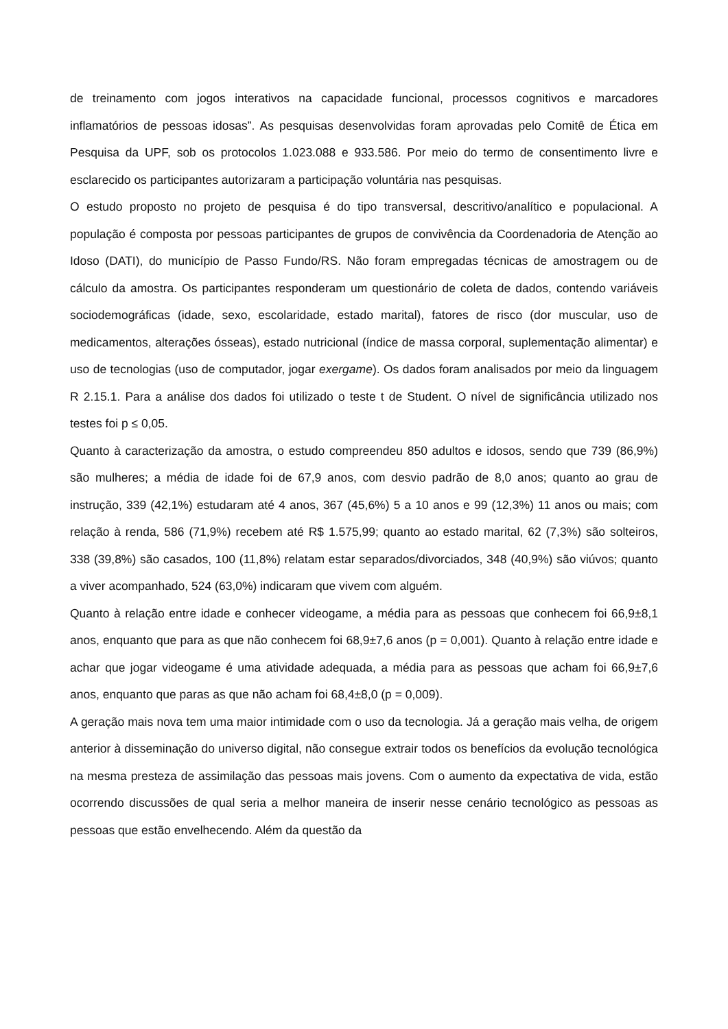de treinamento com jogos interativos na capacidade funcional, processos cognitivos e marcadores inflamatórios de pessoas idosas”. As pesquisas desenvolvidas foram aprovadas pelo Comitê de Ética em Pesquisa da UPF, sob os protocolos 1.023.088 e 933.586. Por meio do termo de consentimento livre e esclarecido os participantes autorizaram a participação voluntária nas pesquisas.
O estudo proposto no projeto de pesquisa é do tipo transversal, descritivo/analítico e populacional. A população é composta por pessoas participantes de grupos de convivência da Coordenadoria de Atenção ao Idoso (DATI), do município de Passo Fundo/RS. Não foram empregadas técnicas de amostragem ou de cálculo da amostra. Os participantes responderam um questionário de coleta de dados, contendo variáveis sociodemográficas (idade, sexo, escolaridade, estado marital), fatores de risco (dor muscular, uso de medicamentos, alterações ósseas), estado nutricional (índice de massa corporal, suplementação alimentar) e uso de tecnologias (uso de computador, jogar exergame). Os dados foram analisados por meio da linguagem R 2.15.1. Para a análise dos dados foi utilizado o teste t de Student. O nível de significância utilizado nos testes foi p ≤ 0,05.
Quanto à caracterização da amostra, o estudo compreendeu 850 adultos e idosos, sendo que 739 (86,9%) são mulheres; a média de idade foi de 67,9 anos, com desvio padrão de 8,0 anos; quanto ao grau de instrução, 339 (42,1%) estudaram até 4 anos, 367 (45,6%) 5 a 10 anos e 99 (12,3%) 11 anos ou mais; com relação à renda, 586 (71,9%) recebem até R$ 1.575,99; quanto ao estado marital, 62 (7,3%) são solteiros, 338 (39,8%) são casados, 100 (11,8%) relatam estar separados/divorciados, 348 (40,9%) são viúvos; quanto a viver acompanhado, 524 (63,0%) indicaram que vivem com alguém.
Quanto à relação entre idade e conhecer videogame, a média para as pessoas que conhecem foi 66,9±8,1 anos, enquanto que para as que não conhecem foi 68,9±7,6 anos (p = 0,001). Quanto à relação entre idade e achar que jogar videogame é uma atividade adequada, a média para as pessoas que acham foi 66,9±7,6 anos, enquanto que paras as que não acham foi 68,4±8,0 (p = 0,009).
A geração mais nova tem uma maior intimidade com o uso da tecnologia. Já a geração mais velha, de origem anterior à disseminação do universo digital, não consegue extrair todos os benefícios da evolução tecnológica na mesma presteza de assimilação das pessoas mais jovens. Com o aumento da expectativa de vida, estão ocorrendo discussões de qual seria a melhor maneira de inserir nesse cenário tecnológico as pessoas as pessoas que estão envelhecendo. Além da questão da